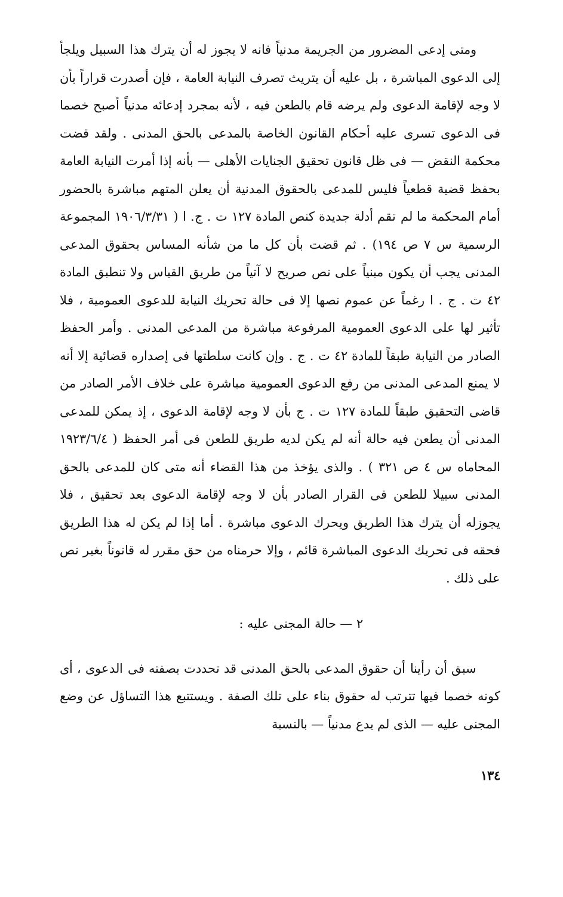ومتى إدعى المضرور من الجريمة مدنياً فانه لا يجوز له أن يترك هذا السبيل ويلجأ إلى الدعوى المباشرة ، بل عليه أن يتريث تصرف النيابة العامة ، فإن أصدرت قراراً بأن لا وجه لإقامة الدعوى ولم يرضه قام بالطعن فيه ، لأنه بمجرد إدعائه مدنياً أصبح خصما فى الدعوى تسرى عليه أحكام القانون الخاصة بالمدعى بالحق المدنى . ولقد قضت محكمة النقض — فى ظل قانون تحقيق الجنايات الأهلى — بأنه إذا أمرت النيابة العامة بحفظ قضية قطعياً فليس للمدعى بالحقوق المدنية أن يعلن المتهم مباشرة بالحضور أمام المحكمة ما لم تقم أدلة جديدة كنص المادة ١٢٧ ت . ج. ا ( ١٩٠٦/٣/٣١ المجموعة الرسمية س ٧ ص ١٩٤) . ثم قضت بأن كل ما من شأنه المساس بحقوق المدعى المدنى يجب أن يكون مبنياً على نص صريح لا آتياً من طريق القياس ولا تنطبق المادة ٤٢ ت . ج . ا رغماً عن عموم نصها إلا فى حالة تحريك النيابة للدعوى العمومية ، فلا تأثير لها على الدعوى العمومية المرفوعة مباشرة من المدعى المدنى . وأمر الحفظ الصادر من النيابة طبقاً للمادة ٤٢ ت . ج . وإن كانت سلطتها فى إصداره قضائية إلا أنه لا يمنع المدعى المدنى من رفع الدعوى العمومية مباشرة على خلاف الأمر الصادر من قاضى التحقيق طبقاً للمادة ١٢٧ ت . ج بأن لا وجه لإقامة الدعوى ، إذ يمكن للمدعى المدنى أن يطعن فيه حالة أنه لم يكن لديه طريق للطعن فى أمر الحفظ ( ١٩٢٣/٦/٤ المحاماه س ٤ ص ٣٢١ ) . والذى يؤخذ من هذا القضاء أنه متى كان للمدعى بالحق المدنى سبيلا للطعن فى القرار الصادر بأن لا وجه لإقامة الدعوى بعد تحقيق ، فلا يجوزله أن يترك هذا الطريق ويحرك الدعوى مباشرة . أما إذا لم يكن له هذا الطريق فحقه فى تحريك الدعوى المباشرة قائم ، وإلا حرمناه من حق مقرر له قانوناً بغير نص على ذلك .
٢ — حالة المجنى عليه :
سبق أن رأينا أن حقوق المدعى بالحق المدنى قد تحددت بصفته فى الدعوى ، أى كونه خصما فيها تترتب له حقوق بناء على تلك الصفة . ويستتبع هذا التساؤل عن وضع المجنى عليه — الذى لم يدع مدنياً — بالنسبة
١٣٤